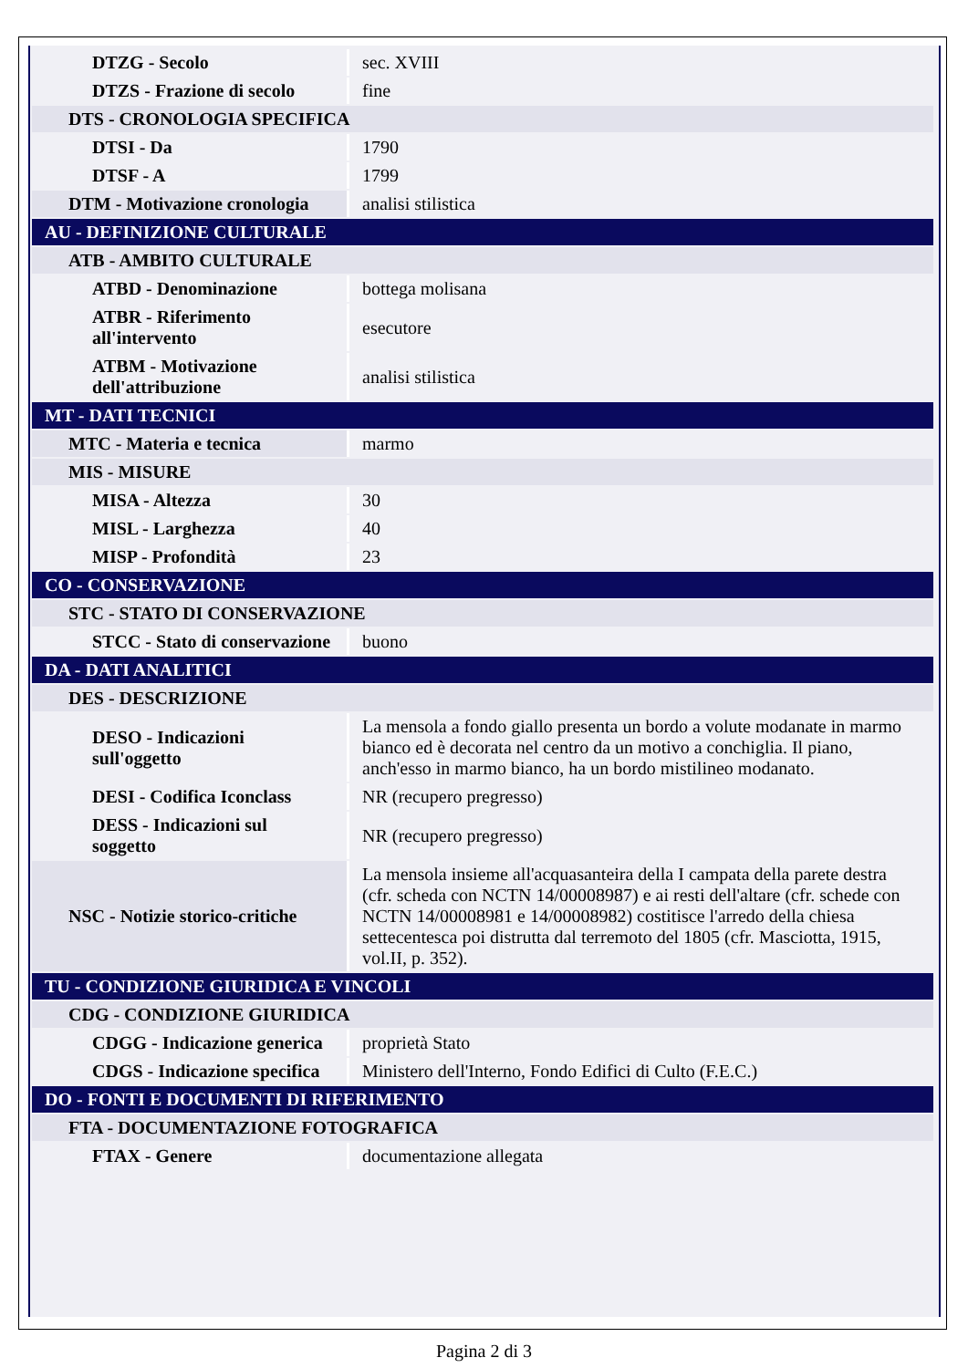| DTZG - Secolo | sec. XVIII |
| DTZS - Frazione di secolo | fine |
| DTS - CRONOLOGIA SPECIFICA | |
| DTSI - Da | 1790 |
| DTSF - A | 1799 |
| DTM - Motivazione cronologia | analisi stilistica |
| AU - DEFINIZIONE CULTURALE | |
| ATB - AMBITO CULTURALE | |
| ATBD - Denominazione | bottega molisana |
| ATBR - Riferimento all'intervento | esecutore |
| ATBM - Motivazione dell'attribuzione | analisi stilistica |
| MT - DATI TECNICI | |
| MTC - Materia e tecnica | marmo |
| MIS - MISURE | |
| MISA - Altezza | 30 |
| MISL - Larghezza | 40 |
| MISP - Profondità | 23 |
| CO - CONSERVAZIONE | |
| STC - STATO DI CONSERVAZIONE | |
| STCC - Stato di conservazione | buono |
| DA - DATI ANALITICI | |
| DES - DESCRIZIONE | |
| DESO - Indicazioni sull'oggetto | La mensola a fondo giallo presenta un bordo a volute modanate in marmo bianco ed è decorata nel centro da un motivo a conchiglia. Il piano, anch'esso in marmo bianco, ha un bordo mistilineo modanato. |
| DESI - Codifica Iconclass | NR (recupero pregresso) |
| DESS - Indicazioni sul soggetto | NR (recupero pregresso) |
| NSC - Notizie storico-critiche | La mensola insieme all'acquasanteira della I campata della parete destra (cfr. scheda con NCTN 14/00008987) e ai resti dell'altare (cfr. schede con NCTN 14/00008981 e 14/00008982) costitisce l'arredo della chiesa settecentesca poi distrutta dal terremoto del 1805 (cfr. Masciotta, 1915, vol.II, p. 352). |
| TU - CONDIZIONE GIURIDICA E VINCOLI | |
| CDG - CONDIZIONE GIURIDICA | |
| CDGG - Indicazione generica | proprietà Stato |
| CDGS - Indicazione specifica | Ministero dell'Interno, Fondo Edifici di Culto (F.E.C.) |
| DO - FONTI E DOCUMENTI DI RIFERIMENTO | |
| FTA - DOCUMENTAZIONE FOTOGRAFICA | |
| FTAX - Genere | documentazione allegata |
Pagina 2 di 3